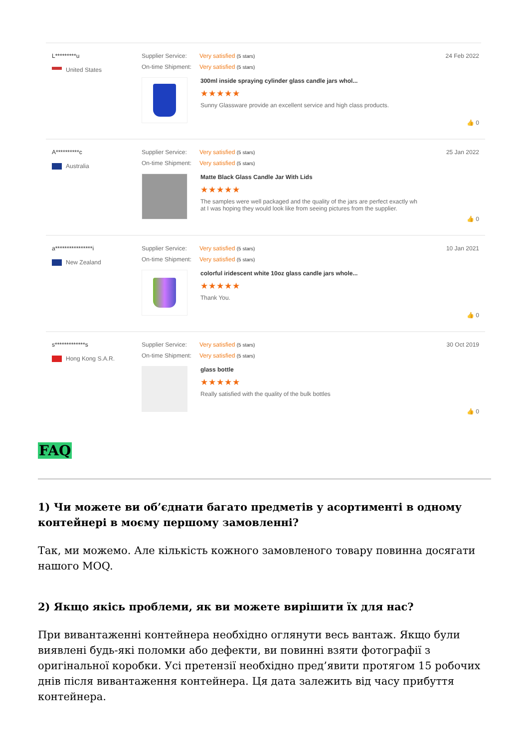L*********u
United States
Supplier Service: Very satisfied (5 stars)
On-time Shipment: Very satisfied (5 stars)
300ml inside spraying cylinder glass candle jars whol...
★★★★★
Sunny Glassware provide an excellent service and high class products.
24 Feb 2022
👍 0
A**********c
Australia
Supplier Service: Very satisfied (5 stars)
On-time Shipment: Very satisfied (5 stars)
Matte Black Glass Candle Jar With Lids
★★★★★
The samples were well packaged and the quality of the jars are perfect exactly wh
at I was hoping they would look like from seeing pictures from the supplier.
25 Jan 2022
👍 0
a****************i
New Zealand
Supplier Service: Very satisfied (5 stars)
On-time Shipment: Very satisfied (5 stars)
colorful iridescent white 10oz glass candle jars whole...
★★★★★
Thank You.
10 Jan 2021
👍 0
s*************s
Hong Kong S.A.R.
Supplier Service: Very satisfied (5 stars)
On-time Shipment: Very satisfied (5 stars)
glass bottle
★★★★★
Really satisfied with the quality of the bulk bottles
30 Oct 2019
👍 0
FAQ
1) Чи можете ви об’єднати багато предметів у асортименті в одному контейнері в моєму першому замовленні?
Так, ми можемо. Але кількість кожного замовленого товару повинна досягати нашого MOQ.
2) Якщо якісь проблеми, як ви можете вирішити їх для нас?
При вивантаженні контейнера необхідно оглянути весь вантаж. Якщо були виявлені будь-які поломки або дефекти, ви повинні взяти фотографії з оригінальної коробки. Усі претензії необхідно пред’явити протягом 15 робочих днів після вивантаження контейнера. Ця дата залежить від часу прибуття контейнера.